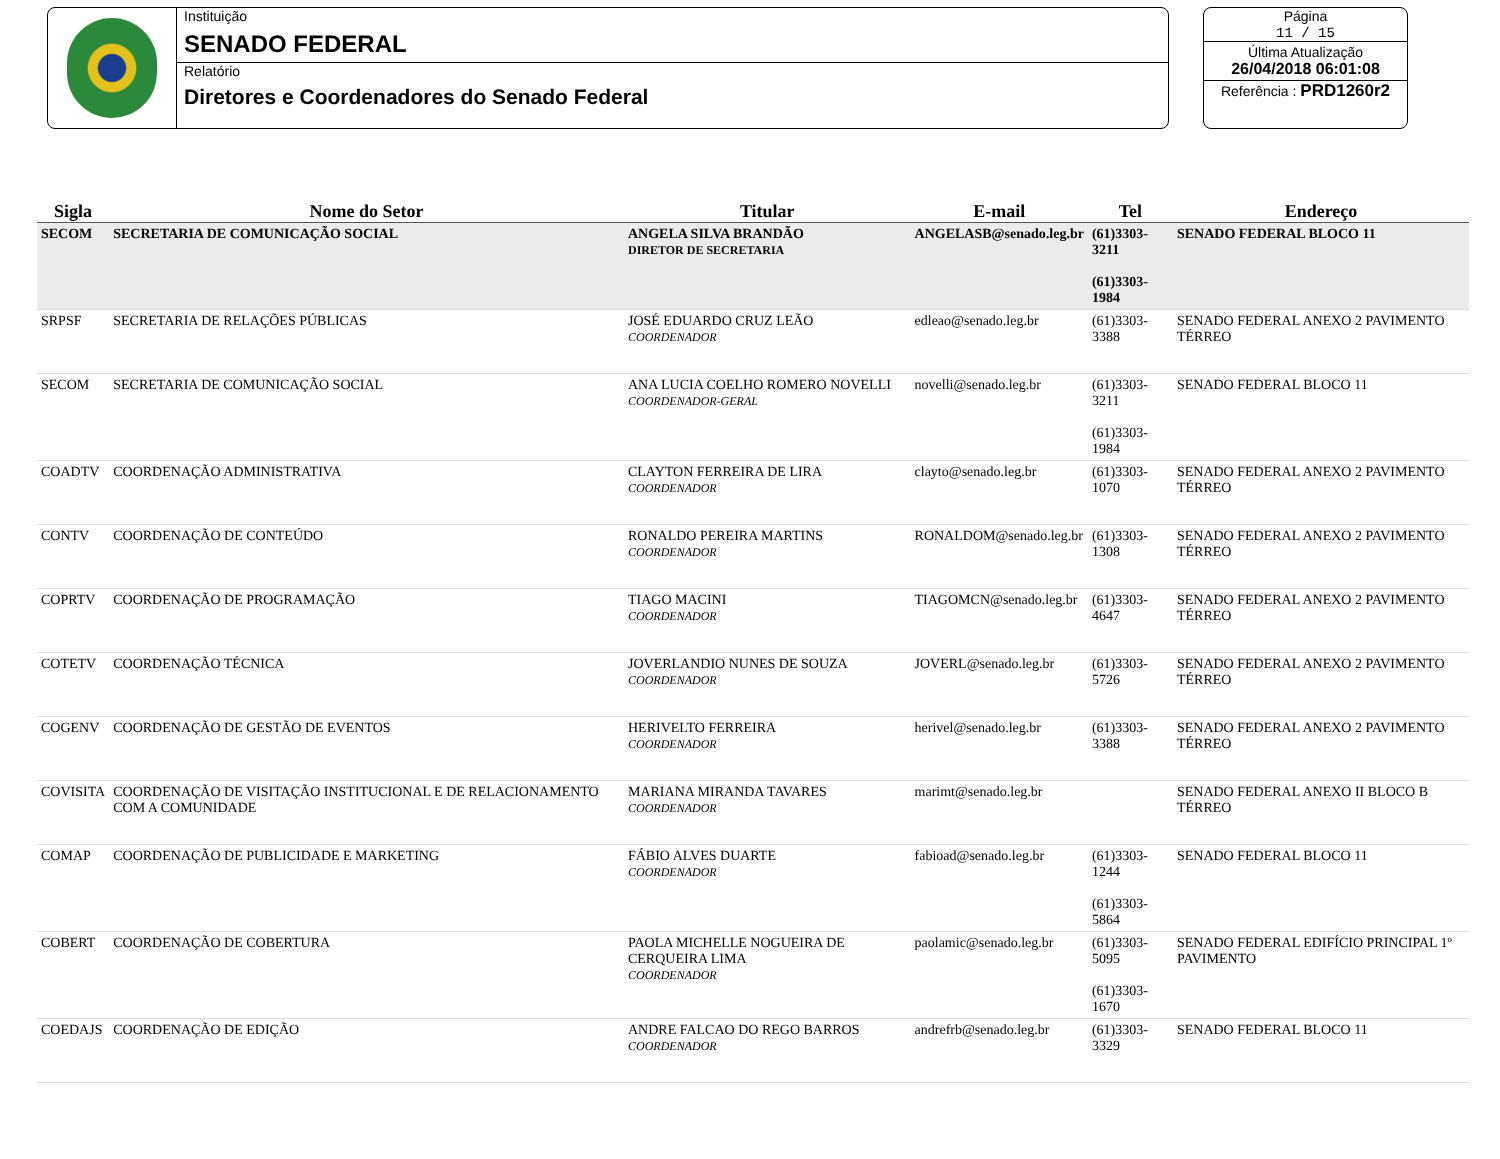Instituição
SENADO FEDERAL
Relatório
Diretores e Coordenadores do Senado Federal
Página
11 / 15
Última Atualização
26/04/2018 06:01:08
Referência : PRD1260r2
| Sigla | Nome do Setor | Titular | E-mail | Tel | Endereço |
| --- | --- | --- | --- | --- | --- |
| SECOM | SECRETARIA DE COMUNICAÇÃO SOCIAL | ANGELA SILVA BRANDÃO DIRETOR DE SECRETARIA | ANGELASB@senado.leg.br | (61)3303-3211 (61)3303-1984 | SENADO FEDERAL BLOCO 11 |
| SRPSF | SECRETARIA DE RELAÇÕES PÚBLICAS | JOSÉ EDUARDO CRUZ LEÃO COORDENADOR | edleao@senado.leg.br | (61)3303-3388 | SENADO FEDERAL ANEXO 2 PAVIMENTO TÉRREO |
| SECOM | SECRETARIA DE COMUNICAÇÃO SOCIAL | ANA LUCIA COELHO ROMERO NOVELLI COORDENADOR-GERAL | novelli@senado.leg.br | (61)3303-3211 (61)3303-1984 | SENADO FEDERAL BLOCO 11 |
| COADTV | COORDENAÇÃO ADMINISTRATIVA | CLAYTON FERREIRA DE LIRA COORDENADOR | clayto@senado.leg.br | (61)3303-1070 | SENADO FEDERAL ANEXO 2 PAVIMENTO TÉRREO |
| CONTV | COORDENAÇÃO DE CONTEÚDO | RONALDO PEREIRA MARTINS COORDENADOR | RONALDOM@senado.leg.br | (61)3303-1308 | SENADO FEDERAL ANEXO 2 PAVIMENTO TÉRREO |
| COPRTV | COORDENAÇÃO DE PROGRAMAÇÃO | TIAGO MACINI COORDENADOR | TIAGOMCN@senado.leg.br | (61)3303-4647 | SENADO FEDERAL ANEXO 2 PAVIMENTO TÉRREO |
| COTETV | COORDENAÇÃO TÉCNICA | JOVERLANDIO NUNES DE SOUZA COORDENADOR | JOVERL@senado.leg.br | (61)3303-5726 | SENADO FEDERAL ANEXO 2 PAVIMENTO TÉRREO |
| COGENV | COORDENAÇÃO DE GESTÃO DE EVENTOS | HERIVELTO FERREIRA COORDENADOR | herivel@senado.leg.br | (61)3303-3388 | SENADO FEDERAL ANEXO 2 PAVIMENTO TÉRREO |
| COVISITA | COORDENAÇÃO DE VISITAÇÃO INSTITUCIONAL E DE RELACIONAMENTO COM A COMUNIDADE | MARIANA MIRANDA TAVARES COORDENADOR | marimt@senado.leg.br | | SENADO FEDERAL ANEXO II BLOCO B TÉRREO |
| COMAP | COORDENAÇÃO DE PUBLICIDADE E MARKETING | FÁBIO ALVES DUARTE COORDENADOR | fabioad@senado.leg.br | (61)3303-1244 (61)3303-5864 | SENADO FEDERAL BLOCO 11 |
| COBERT | COORDENAÇÃO DE COBERTURA | PAOLA MICHELLE NOGUEIRA DE CERQUEIRA LIMA COORDENADOR | paolamic@senado.leg.br | (61)3303-5095 (61)3303-1670 | SENADO FEDERAL EDIFÍCIO PRINCIPAL 1º PAVIMENTO |
| COEDAJS | COORDENAÇÃO DE EDIÇÃO | ANDRE FALCAO DO REGO BARROS COORDENADOR | andrefrb@senado.leg.br | (61)3303-3329 | SENADO FEDERAL BLOCO 11 |